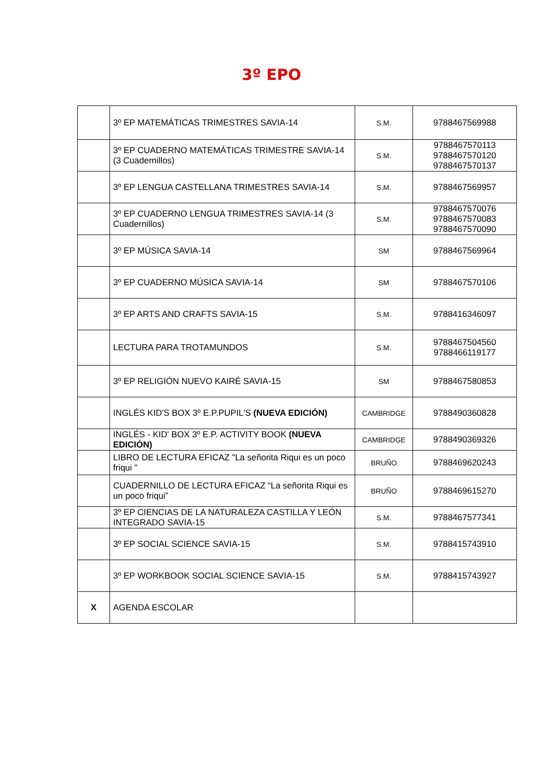3º EPO
| | 3º EP MATEMÁTICAS TRIMESTRES SAVIA-14 | S.M. | 9788467569988 |
| | 3º EP CUADERNO MATEMÁTICAS TRIMESTRE SAVIA-14 (3 Cuadernillos) | S.M. | 9788467570113 9788467570120 9788467570137 |
| | 3º EP LENGUA CASTELLANA TRIMESTRES SAVIA-14 | S.M. | 9788467569957 |
| | 3º EP CUADERNO LENGUA TRIMESTRES SAVIA-14 (3 Cuadernillos) | S.M. | 9788467570076 9788467570083 9788467570090 |
| | 3º EP MÚSICA SAVIA-14 | SM | 9788467569964 |
| | 3º EP CUADERNO MÚSICA SAVIA-14 | SM | 9788467570106 |
| | 3º EP ARTS AND CRAFTS SAVIA-15 | S.M. | 9788416346097 |
| | LECTURA PARA TROTAMUNDOS | S.M. | 9788467504560 9788466119177 |
| | 3º EP RELIGIÓN NUEVO KAIRÉ SAVIA-15 | SM | 9788467580853 |
| | INGLÉS KID'S BOX 3º E.P.PUPIL'S (NUEVA EDICIÓN) | CAMBRIDGE | 9788490360828 |
| | INGLÉS - KID' BOX 3º E.P. ACTIVITY BOOK (NUEVA EDICIÓN) | CAMBRIDGE | 9788490369326 |
| | LIBRO DE LECTURA EFICAZ "La señorita Riqui es un poco friqui " | BRUÑO | 9788469620243 |
| | CUADERNILLO DE LECTURA EFICAZ “La señorita Riqui es un poco friqui” | BRUÑO | 9788469615270 |
| | 3º EP CIENCIAS DE LA NATURALEZA CASTILLA Y LEÓN INTEGRADO SAVIA-15 | S.M. | 9788467577341 |
| | 3º EP SOCIAL SCIENCE SAVIA-15 | S.M. | 9788415743910 |
| | 3º EP WORKBOOK SOCIAL SCIENCE SAVIA-15 | S.M. | 9788415743927 |
| X | AGENDA ESCOLAR | | |